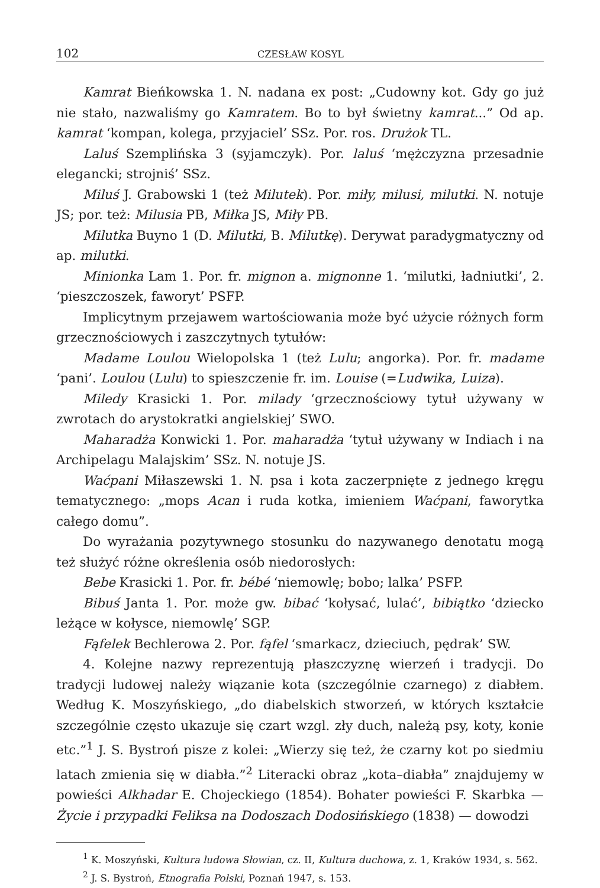102 CZESŁAW KOSYL
Kamrat Bieńkowska 1. N. nadana ex post: „Cudowny kot. Gdy go już nie stało, nazwaliśmy go Kamratem. Bo to był świetny kamrat...” Od ap. kamrat ‘kompan, kolega, przyjaciel’ SSz. Por. ros. Drużok TL.
Laluś Szemplińska 3 (syjamczyk). Por. laluś ‘mężczyzna przesadnie elegancki; strojniś’ SSz.
Miluś J. Grabowski 1 (też Milutek). Por. miły, milusi, milutki. N. notuje JS; por. też: Milusia PB, Miłka JS, Miły PB.
Milutka Buyno 1 (D. Milutki, B. Milutkę). Derywat paradygmatyczny od ap. milutki.
Minionka Lam 1. Por. fr. mignon a. mignonne 1. ‘milutki, ładniutki’, 2. ‘pieszczoszek, faworyt’ PSFP.
Implicytnym przejawem wartościowania może być użycie różnych form grzecznościowych i zaszczytnych tytułów:
Madame Loulou Wielopolska 1 (też Lulu; angorka). Por. fr. madame ‘pani’. Loulou (Lulu) to spieszczenie fr. im. Louise (=Ludwika, Luiza).
Miledy Krasicki 1. Por. milady ‘grzecznościowy tytuł używany w zwrotach do arystokratki angielskiej’ SWO.
Maharadża Konwicki 1. Por. maharadża ‘tytuł używany w Indiach i na Archipelagu Malajskim’ SSz. N. notuje JS.
Waćpani Miłaszewski 1. N. psa i kota zaczerpnięte z jednego kręgu tematycznego: „mops Acan i ruda kotka, imieniem Waćpani, faworytka całego domu”.
Do wyrażania pozytywnego stosunku do nazywanego denotatu mogą też służyć różne określenia osób niedorosłych:
Bebe Krasicki 1. Por. fr. bébé ‘niemowlę; bobo; lalka’ PSFP.
Bibuś Janta 1. Por. może gw. bibać ‘kołysać, lulać’, bibiątko ‘dziecko leżące w kołysce, niemowlę’ SGP.
Fąfelek Bechlerowa 2. Por. fąfel ‘smarkacz, dzieciuch, pędrak’ SW.
4. Kolejne nazwy reprezentują płaszczyznę wierzeń i tradycji. Do tradycji ludowej należy wiązanie kota (szczególnie czarnego) z diabłem. Według K. Moszyńskiego, „do diabelskich stworzeń, w których kształcie szczególnie często ukazuje się czart wzgl. zły duch, należą psy, koty, konie etc.”<sup>1</sup> J. S. Bystroń pisze z kolei: „Wierzy się też, że czarny kot po siedmiu latach zmienia się w diabła.”<sup>2</sup> Literacki obraz „kota–diabła” znajdujemy w powieści Alkhadar E. Chojeckiego (1854). Bohater powieści F. Skarbka — Życie i przypadki Feliksa na Dodoszach Dodosińskiego (1838) — dowodzi
<sup>1</sup> K. Moszyński, Kultura ludowa Słowian, cz. II, Kultura duchowa, z. 1, Kraków 1934, s. 562.
<sup>2</sup> J. S. Bystroń, Etnografia Polski, Poznań 1947, s. 153.